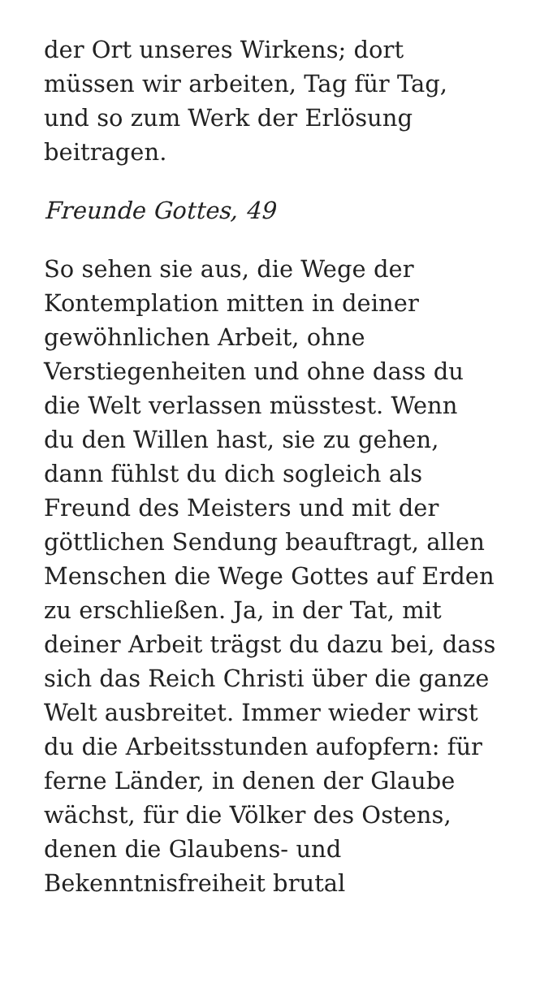der Ort unseres Wirkens; dort
müssen wir arbeiten, Tag für Tag,
und so zum Werk der Erlösung
beitragen.
Freunde Gottes, 49
So sehen sie aus, die Wege der
Kontemplation mitten in deiner
gewöhnlichen Arbeit, ohne
Verstiegenheiten und ohne dass du
die Welt verlassen müsstest. Wenn
du den Willen hast, sie zu gehen,
dann fühlst du dich sogleich als
Freund des Meisters und mit der
göttlichen Sendung beauftragt, allen
Menschen die Wege Gottes auf Erden
zu erschließen. Ja, in der Tat, mit
deiner Arbeit trägst du dazu bei, dass
sich das Reich Christi über die ganze
Welt ausbreitet. Immer wieder wirst
du die Arbeitsstunden aufopfern: für
ferne Länder, in denen der Glaube
wächst, für die Völker des Ostens,
denen die Glaubens- und
Bekenntnisfreiheit brutal